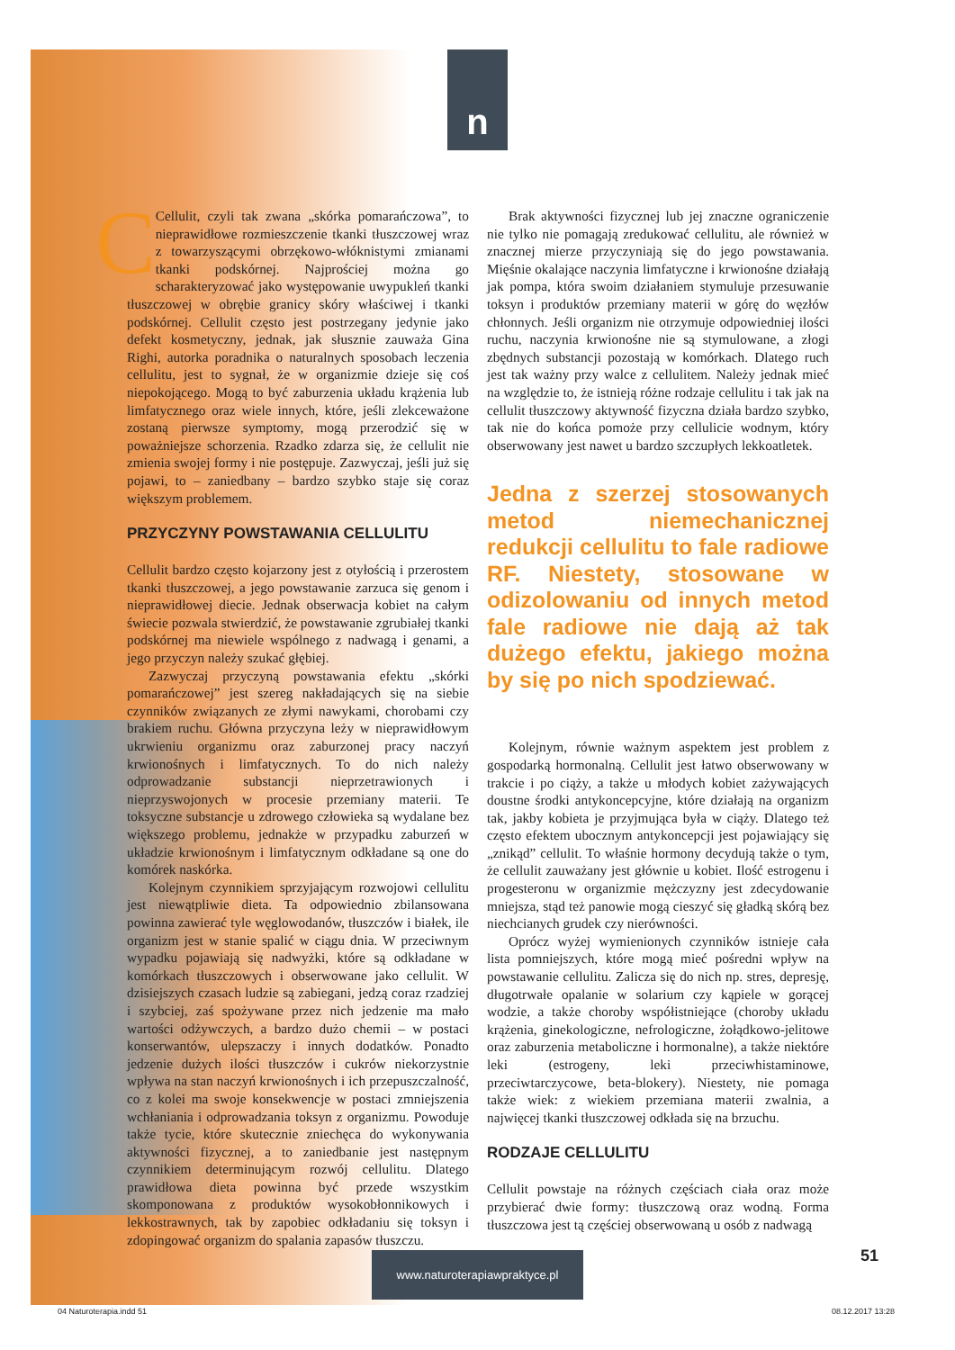n
CCellulit, czyli tak zwana „skórka pomarańczowa”, to nieprawidłowe rozmieszczenie tkanki tłuszczowej wraz z towarzyszącymi obrzękowo-włóknistymi zmianami tkanki podskórnej. Najprościej można go scharakteryzować jako występowanie uwypukleń tkanki tłuszczowej w obrębie granicy skóry właściwej i tkanki podskórnej. Cellulit często jest postrzegany jedynie jako defekt kosmetyczny, jednak, jak słusznie zauważa Gina Righi, autorka poradnika o naturalnych sposobach leczenia cellulitu, jest to sygnał, że w organizmie dzieje się coś niepokojącego. Mogą to być zaburzenia układu krążenia lub limfatycznego oraz wiele innych, które, jeśli zlekceważone zostaną pierwsze symptomy, mogą przerodzić się w poważniejsze schorzenia. Rzadko zdarza się, że cellulit nie zmienia swojej formy i nie postępuje. Zazwyczaj, jeśli już się pojawi, to – zaniedbany – bardzo szybko staje się coraz większym problemem.
PRZYCZYNY POWSTAWANIA CELLULITU
Cellulit bardzo często kojarzony jest z otyłością i przerostem tkanki tłuszczowej, a jego powstawanie zarzuca się genom i nieprawidłowej diecie. Jednak obserwacja kobiet na całym świecie pozwala stwierdzić, że powstawanie zgrubiałej tkanki podskórnej ma niewiele wspólnego z nadwagą i genami, a jego przyczyn należy szukać głębiej.
Zazwyczaj przyczyną powstawania efektu „skórki pomarańczowej” jest szereg nakładających się na siebie czynników związanych ze złymi nawykami, chorobami czy brakiem ruchu. Główna przyczyna leży w nieprawidłowym ukrwieniu organizmu oraz zaburzonej pracy naczyń krwionośnych i limfatycznych. To do nich należy odprowadzanie substancji nieprzetrawionych i nieprzyswojonych w procesie przemiany materii. Te toksyczne substancje u zdrowego człowieka są wydalane bez większego problemu, jednakże w przypadku zaburzeń w układzie krwionośnym i limfatycznym odkładane są one do komórek naskórka.
Kolejnym czynnikiem sprzyjającym rozwojowi cellulitu jest niewątpliwie dieta. Ta odpowiednio zbilansowana powinna zawierać tyle węglowodanów, tłuszczów i białek, ile organizm jest w stanie spalić w ciągu dnia. W przeciwnym wypadku pojawiają się nadwyżki, które są odkładane w komórkach tłuszczowych i obserwowane jako cellulit. W dzisiejszych czasach ludzie są zabiegani, jedzą coraz rzadziej i szybciej, zaś spożywane przez nich jedzenie ma mało wartości odżywczych, a bardzo dużo chemii – w postaci konserwantów, ulepszaczy i innych dodatków. Ponadto jedzenie dużych ilości tłuszczów i cukrów niekorzystnie wpływa na stan naczyń krwionośnych i ich przepuszczalność, co z kolei ma swoje konsekwencje w postaci zmniejszenia wchłaniania i odprowadzania toksyn z organizmu. Powoduje także tycie, które skutecznie zniechęca do wykonywania aktywności fizycznej, a to zaniedbanie jest następnym czynnikiem determinującym rozwój cellulitu. Dlatego prawidłowa dieta powinna być przede wszystkim skomponowana z produktów wysokobłonnikowych i lekkostrawnych, tak by zapobiec odkładaniu się toksyn i zdopingować organizm do spalania zapasów tłuszczu.
Brak aktywności fizycznej lub jej znaczne ograniczenie nie tylko nie pomagają zredukować cellulitu, ale również w znacznej mierze przyczyniają się do jego powstawania. Mięśnie okalające naczynia limfatyczne i krwionośne działają jak pompa, która swoim działaniem stymuluje przesuwanie toksyn i produktów przemiany materii w górę do węzłów chłonnych. Jeśli organizm nie otrzymuje odpowiedniej ilości ruchu, naczynia krwionośne nie są stymulowane, a złogi zbędnych substancji pozostają w komórkach. Dlatego ruch jest tak ważny przy walce z cellulitem. Należy jednak mieć na względzie to, że istnieją różne rodzaje cellulitu i tak jak na cellulit tłuszczowy aktywność fizyczna działa bardzo szybko, tak nie do końca pomoże przy cellulicie wodnym, który obserwowany jest nawet u bardzo szczupłych lekkoatletek.
Jedna z szerzej stosowanych metod niemechanicznej redukcji cellulitu to fale radiowe RF. Niestety, stosowane w odizolowaniu od innych metod fale radiowe nie dają aż tak dużego efektu, jakiego można by się po nich spodziewać.
Kolejnym, równie ważnym aspektem jest problem z gospodarką hormonalną. Cellulit jest łatwo obserwowany w trakcie i po ciąży, a także u młodych kobiet zażywających doustne środki antykoncepcyjne, które działają na organizm tak, jakby kobieta je przyjmująca była w ciąży. Dlatego też często efektem ubocznym antykoncepcji jest pojawiający się „znikąd” cellulit. To właśnie hormony decydują także o tym, że cellulit zauważany jest głównie u kobiet. Ilość estrogenu i progesteronu w organizmie mężczyzny jest zdecydowanie mniejsza, stąd też panowie mogą cieszyć się gładką skórą bez niechcianych grudek czy nierówności.
Oprócz wyżej wymienionych czynników istnieje cała lista pomniejszych, które mogą mieć pośredni wpływ na powstawanie cellulitu. Zalicza się do nich np. stres, depresję, długotrwałe opalanie w solarium czy kąpiele w gorącej wodzie, a także choroby współistniejące (choroby układu krążenia, ginekologiczne, nefrologiczne, żołądkowo-jelitowe oraz zaburzenia metaboliczne i hormonalne), a także niektóre leki (estrogeny, leki przeciwhistaminowe, przeciwtarczycowe, beta-blokery). Niestety, nie pomaga także wiek: z wiekiem przemiana materii zwalnia, a najwięcej tkanki tłuszczowej odkłada się na brzuchu.
RODZAJE CELLULITU
Cellulit powstaje na różnych częściach ciała oraz może przybierać dwie formy: tłuszczową oraz wodną. Forma tłuszczowa jest tą częściej obserwowaną u osób z nadwagą
www.naturoterapiawpraktyce.pl 51
04 Naturoterapia.indd 51 08.12.2017 13:28